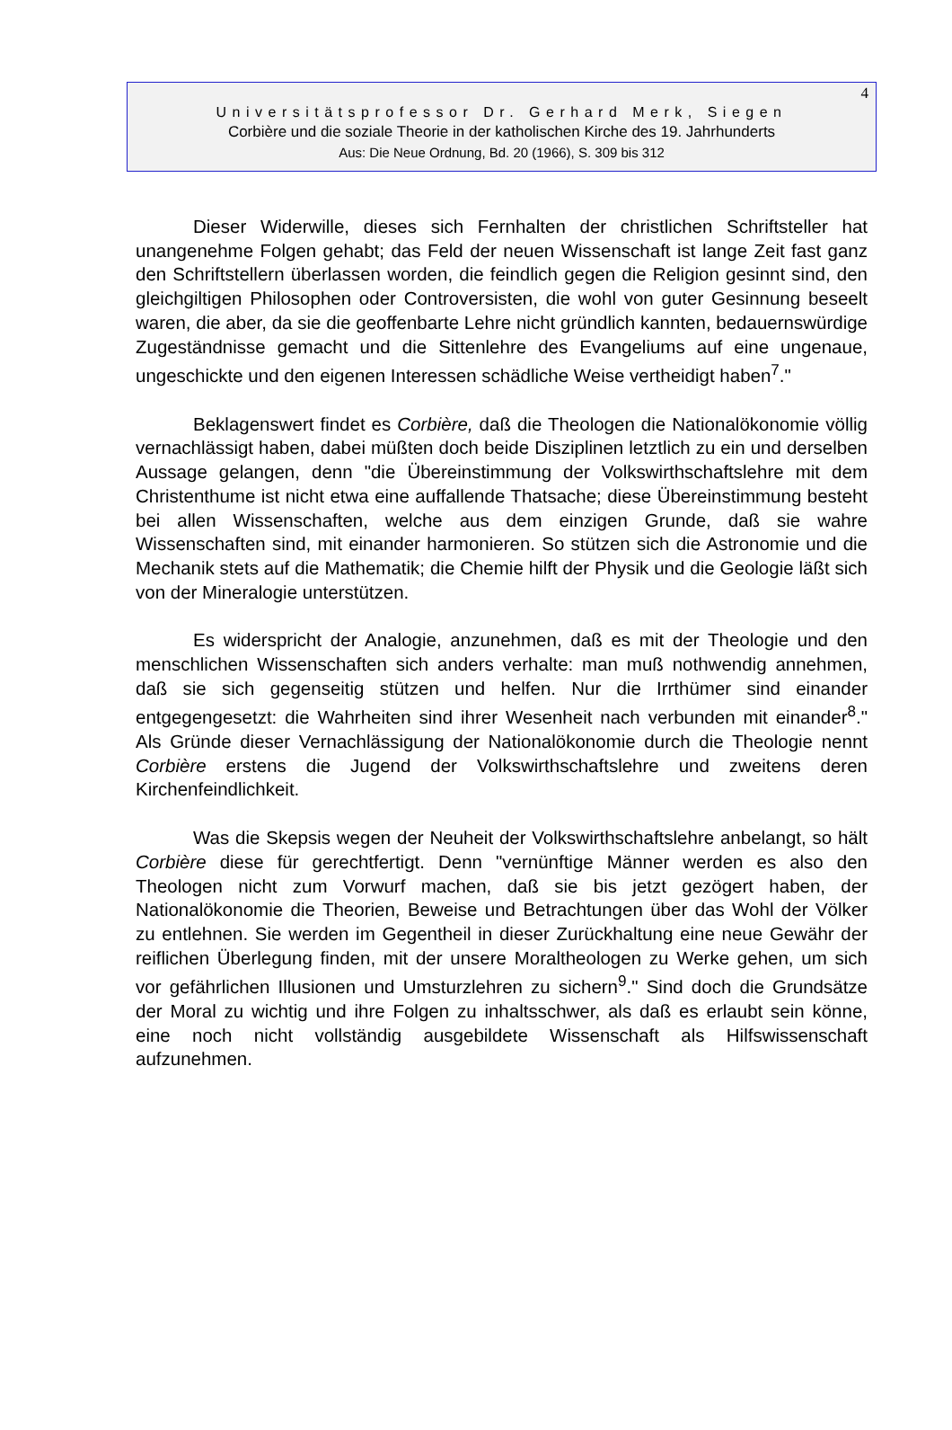4
Universitätsprofessor Dr. Gerhard Merk, Siegen
Corbière und die soziale Theorie in der katholischen Kirche des 19. Jahrhunderts
Aus: Die Neue Ordnung, Bd. 20 (1966), S. 309 bis 312
Dieser Widerwille, dieses sich Fernhalten der christlichen Schriftsteller hat unangenehme Folgen gehabt; das Feld der neuen Wissenschaft ist lange Zeit fast ganz den Schriftstellern überlassen worden, die feindlich gegen die Religion gesinnt sind, den gleichgiltigen Philosophen oder Controversisten, die wohl von guter Gesinnung beseelt waren, die aber, da sie die geoffenbarte Lehre nicht gründlich kannten, bedauernswürdige Zugeständnisse gemacht und die Sittenlehre des Evangeliums auf eine ungenaue, ungeschickte und den eigenen Interessen schädliche Weise vertheidigt haben<sup>7</sup>."
Beklagenswert findet es Corbière, daß die Theologen die Nationalökonomie völlig vernachlässigt haben, dabei müßten doch beide Disziplinen letztlich zu ein und derselben Aussage gelangen, denn "die Übereinstimmung der Volkswirthschaftslehre mit dem Christenthume ist nicht etwa eine auffallende Thatsache; diese Übereinstimmung besteht bei allen Wissenschaften, welche aus dem einzigen Grunde, daß sie wahre Wissenschaften sind, mit einander harmonieren. So stützen sich die Astronomie und die Mechanik stets auf die Mathematik; die Chemie hilft der Physik und die Geologie läßt sich von der Mineralogie unterstützen.
Es widerspricht der Analogie, anzunehmen, daß es mit der Theologie und den menschlichen Wissenschaften sich anders verhalte: man muß nothwendig annehmen, daß sie sich gegenseitig stützen und helfen. Nur die Irrthümer sind einander entgegengesetzt: die Wahrheiten sind ihrer Wesenheit nach verbunden mit einander<sup>8</sup>." Als Gründe dieser Vernachlässigung der Nationalökonomie durch die Theologie nennt Corbière erstens die Jugend der Volkswirthschaftslehre und zweitens deren Kirchenfeindlichkeit.
Was die Skepsis wegen der Neuheit der Volkswirthschaftslehre anbelangt, so hält Corbière diese für gerechtfertigt. Denn "vernünftige Männer werden es also den Theologen nicht zum Vorwurf machen, daß sie bis jetzt gezögert haben, der Nationalökonomie die Theorien, Beweise und Betrachtungen über das Wohl der Völker zu entlehnen. Sie werden im Gegentheil in dieser Zurückhaltung eine neue Gewähr der reiflichen Überlegung finden, mit der unsere Moraltheologen zu Werke gehen, um sich vor gefährlichen Illusionen und Umsturzlehren zu sichern<sup>9</sup>." Sind doch die Grundsätze der Moral zu wichtig und ihre Folgen zu inhaltsschwer, als daß es erlaubt sein könne, eine noch nicht vollständig ausgebildete Wissenschaft als Hilfswissenschaft aufzunehmen.